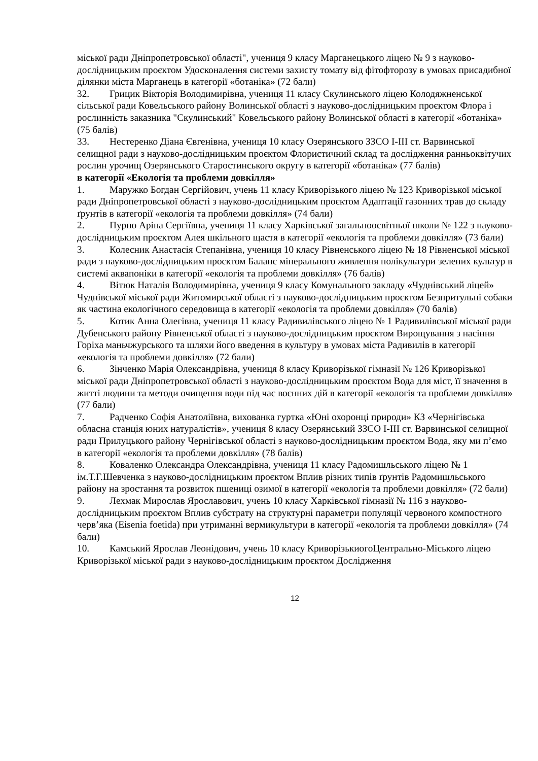міської ради Дніпропетровської області", учениця 9 класу Марганецького ліцею № 9 з науково-дослідницьким проєктом Удосконалення системи захисту томату від фітофторозу в умовах присадибної ділянки міста Марганець в категорії «ботаніка» (72 бали)
32. Грицик Вікторія Володимирівна, учениця 11 класу Скулинського ліцею Колодяжненської сільської ради Ковельського району Волинської області з науково-дослідницьким проєктом Флора і рослинність заказника "Скулинський" Ковельського району Волинської області в категорії «ботаніка» (75 балів)
33. Нестеренко Діана Євгенівна, учениця 10 класу Озерянського ЗЗСО І-ІІІ ст. Варвинської селищної ради з науково-дослідницьким проєктом Флористичний склад та дослідження ранньоквітучих рослин урочищ Озерянського Старостинського округу в категорії «ботаніка» (77 балів)
в категорії «Екологія та проблеми довкілля»
1. Маружко Богдан Сергійович, учень 11 класу Криворізького ліцею № 123 Криворізької міської ради Дніпропетровської області з науково-дослідницьким проєктом Адаптації газонних трав до складу ґрунтів в категорії «екологія та проблеми довкілля» (74 бали)
2. Пурно Аріна Сергіївна, учениця 11 класу Харківської загальноосвітньої школи № 122 з науково-дослідницьким проєктом Алея шкільного щастя в категорії «екологія та проблеми довкілля» (73 бали)
3. Колесник Анастасія Степанівна, учениця 10 класу Рівненського ліцею № 18 Рівненської міської ради з науково-дослідницьким проєктом Баланс мінерального живлення полікультури зелених культур в системі аквапоніки в категорії «екологія та проблеми довкілля» (76 балів)
4. Вітюк Наталія Володимирівна, учениця 9 класу Комунального закладу «Чуднівський ліцей» Чуднівської міської ради Житомирської області з науково-дослідницьким проєктом Безпритульні собаки як частина екологічного середовища в категорії «екологія та проблеми довкілля» (70 балів)
5. Котик Анна Олегівна, учениця 11 класу Радивилівського ліцею № 1 Радивилівської міської ради Дубенського району Рівненської області з науково-дослідницьким проєктом Вирощування з насіння Горіха маньчжурського та шляхи його введення в культуру в умовах міста Радивилів в категорії «екологія та проблеми довкілля» (72 бали)
6. Зінченко Марія Олександрівна, учениця 8 класу Криворізької гімназії № 126 Криворізької міської ради Дніпропетровської області з науково-дослідницьким проєктом Вода для міст, її значення в житті людини та методи очищення води під час воєнних дій в категорії «екологія та проблеми довкілля» (77 бали)
7. Радченко Софія Анатоліївна, вихованка гуртка «Юні охоронці природи» КЗ «Чернігівська обласна станція юних натуралістів», учениця 8 класу Озерянський ЗЗСО І-ІІІ ст. Варвинської селищної ради Прилуцького району Чернігівської області з науково-дослідницьким проєктом Вода, яку ми п’ємо в категорії «екологія та проблеми довкілля» (78 балів)
8. Коваленко Олександра Олександрівна, учениця 11 класу Радомишльського ліцею № 1 ім.Т.Г.Шевченка з науково-дослідницьким проєктом Вплив різних типів ґрунтів Радомишльського району на зростання та розвиток пшениці озимої в категорії «екологія та проблеми довкілля» (72 бали)
9. Лехмак Мирослав Ярославович, учень 10 класу Харківської гімназії № 116 з науково-дослідницьким проєктом Вплив субстрату на структурні параметри популяції червоного компостного черв’яка (Eisenia foetida) при утриманні вермикультури в категорії «екологія та проблеми довкілля» (74 бали)
10. Камський Ярослав Леонідович, учень 10 класу КриворізькиогоЦентрально-Міського ліцею Криворізької міської ради з науково-дослідницьким проєктом Дослідження
12